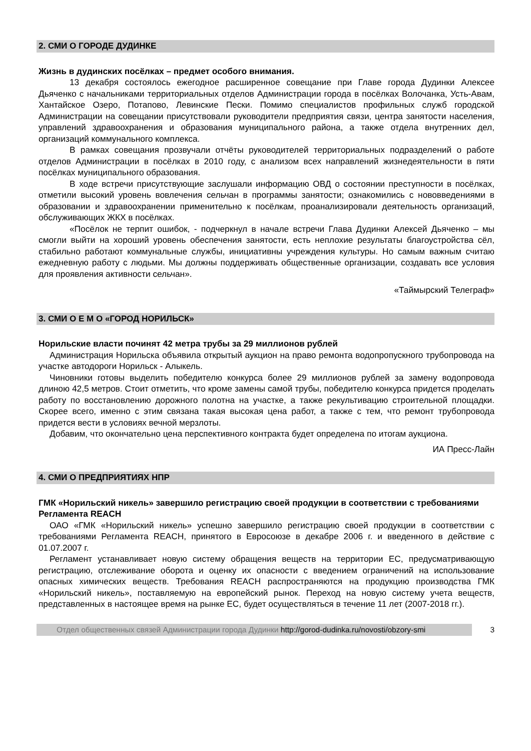2. СМИ О ГОРОДЕ ДУДИНКЕ
Жизнь в дудинских посёлках – предмет особого внимания.
13 декабря состоялось ежегодное расширенное совещание при Главе города Дудинки Алексее Дьяченко с начальниками территориальных отделов Администрации города в посёлках Волочанка, Усть-Авам, Хантайское Озеро, Потапово, Левинские Пески. Помимо специалистов профильных служб городской Администрации на совещании присутствовали руководители предприятия связи, центра занятости населения, управлений здравоохранения и образования муниципального района, а также отдела внутренних дел, организаций коммунального комплекса.
В рамках совещания прозвучали отчёты руководителей территориальных подразделений о работе отделов Администрации в посёлках в 2010 году, с анализом всех направлений жизнедеятельности в пяти посёлках муниципального образования.
В ходе встречи присутствующие заслушали информацию ОВД о состоянии преступности в посёлках, отметили высокий уровень вовлечения сельчан в программы занятости; ознакомились с нововведениями в образовании и здравоохранении применительно к посёлкам, проанализировали деятельность организаций, обслуживающих ЖКХ в посёлках.
«Посёлок не терпит ошибок, - подчеркнул в начале встречи Глава Дудинки Алексей Дьяченко – мы смогли выйти на хороший уровень обеспечения занятости, есть неплохие результаты благоустройства сёл, стабильно работают коммунальные службы, инициативны учреждения культуры. Но самым важным считаю ежедневную работу с людьми. Мы должны поддерживать общественные организации, создавать все условия для проявления активности сельчан».
«Таймырский Телеграф»
3. СМИ О Е М О «ГОРОД НОРИЛЬСК»
Норильские власти починят 42 метра трубы за 29 миллионов рублей
Администрация Норильска объявила открытый аукцион на право ремонта водопропускного трубопровода на участке автодороги Норильск - Алыкель.
Чиновники готовы выделить победителю конкурса более 29 миллионов рублей за замену водопровода длиною 42,5 метров. Стоит отметить, что кроме замены самой трубы, победителю конкурса придется проделать работу по восстановлению дорожного полотна на участке, а также рекультивацию строительной площадки. Скорее всего, именно с этим связана такая высокая цена работ, а также с тем, что ремонт трубопровода придется вести в условиях вечной мерзлоты.
Добавим, что окончательно цена перспективного контракта будет определена по итогам аукциона.
ИА Пресс-Лайн
4. СМИ О ПРЕДПРИЯТИЯХ НПР
ГМК «Норильский никель» завершило регистрацию своей продукции в соответствии с требованиями Регламента REACH
ОАО «ГМК «Норильский никель» успешно завершило регистрацию своей продукции в соответствии с требованиями Регламента REACH, принятого в Евросоюзе в декабре 2006 г. и введенного в действие с 01.07.2007 г.
Регламент устанавливает новую систему обращения веществ на территории ЕС, предусматривающую регистрацию, отслеживание оборота и оценку их опасности с введением ограничений на использование опасных химических веществ. Требования REACH распространяются на продукцию производства ГМК «Норильский никель», поставляемую на европейский рынок. Переход на новую систему учета веществ, представленных в настоящее время на рынке ЕС, будет осуществляться в течение 11 лет (2007-2018 гг.).
Отдел общественных связей Администрации города Дудинки http://gorod-dudinka.ru/novosti/obzory-smi
3